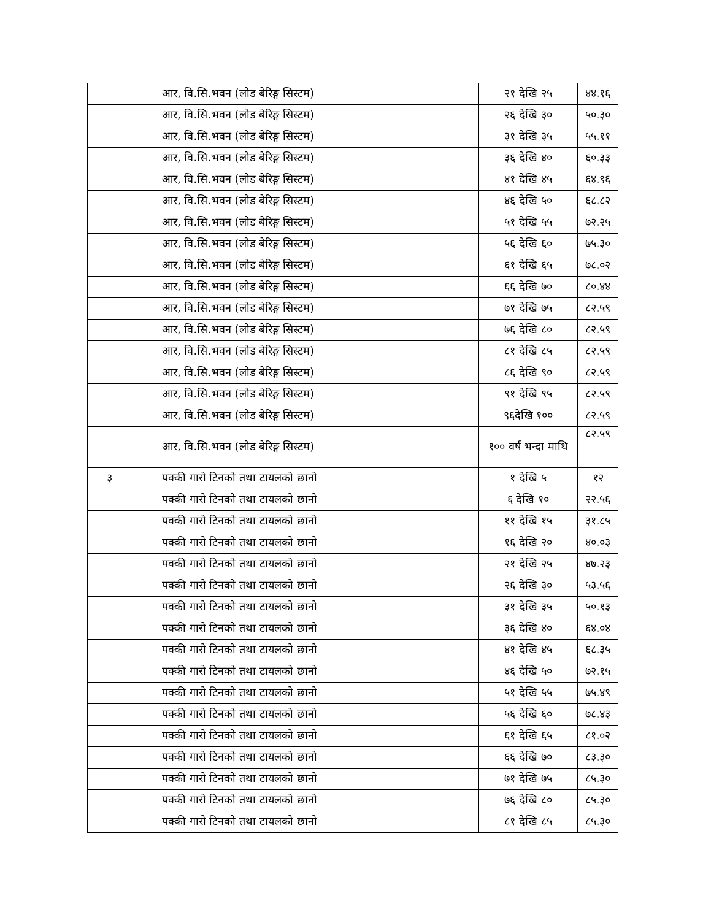| | आर, वि.सि.भवन (लोड बेरिङ्ग सिस्टम) | २१ देखि २५ | ४४.१६ |
| | आर, वि.सि.भवन (लोड बेरिङ्ग सिस्टम) | २६ देखि ३० | ५०.३० |
| | आर, वि.सि.भवन (लोड बेरिङ्ग सिस्टम) | ३१ देखि ३५ | ५५.११ |
| | आर, वि.सि.भवन (लोड बेरिङ्ग सिस्टम) | ३६ देखि ४० | ६०.३३ |
| | आर, वि.सि.भवन (लोड बेरिङ्ग सिस्टम) | ४१ देखि ४५ | ६४.९६ |
| | आर, वि.सि.भवन (लोड बेरिङ्ग सिस्टम) | ४६ देखि ५० | ६८.८२ |
| | आर, वि.सि.भवन (लोड बेरिङ्ग सिस्टम) | ५१ देखि ५५ | ७२.२५ |
| | आर, वि.सि.भवन (लोड बेरिङ्ग सिस्टम) | ५६ देखि ६० | ७५.३० |
| | आर, वि.सि.भवन (लोड बेरिङ्ग सिस्टम) | ६१ देखि ६५ | ७८.०२ |
| | आर, वि.सि.भवन (लोड बेरिङ्ग सिस्टम) | ६६ देखि ७० | ८०.४४ |
| | आर, वि.सि.भवन (लोड बेरिङ्ग सिस्टम) | ७१ देखि ७५ | ८२.५९ |
| | आर, वि.सि.भवन (लोड बेरिङ्ग सिस्टम) | ७६ देखि ८० | ८२.५९ |
| | आर, वि.सि.भवन (लोड बेरिङ्ग सिस्टम) | ८१ देखि ८५ | ८२.५९ |
| | आर, वि.सि.भवन (लोड बेरिङ्ग सिस्टम) | ८६ देखि ९० | ८२.५९ |
| | आर, वि.सि.भवन (लोड बेरिङ्ग सिस्टम) | ९१ देखि ९५ | ८२.५९ |
| | आर, वि.सि.भवन (लोड बेरिङ्ग सिस्टम) | ९६देखि १०० | ८२.५९ |
| | आर, वि.सि.भवन (लोड बेरिङ्ग सिस्टम) | १०० वर्ष भन्दा माथि | ८२.५९ |
| ३ | पक्की गारो टिनको तथा टायलको छानो | १ देखि ५ | १२ |
| | पक्की गारो टिनको तथा टायलको छानो | ६ देखि १० | २२.५६ |
| | पक्की गारो टिनको तथा टायलको छानो | ११ देखि १५ | ३१.८५ |
| | पक्की गारो टिनको तथा टायलको छानो | १६ देखि २० | ४०.०३ |
| | पक्की गारो टिनको तथा टायलको छानो | २१ देखि २५ | ४७.२३ |
| | पक्की गारो टिनको तथा टायलको छानो | २६ देखि ३० | ५३.५६ |
| | पक्की गारो टिनको तथा टायलको छानो | ३१ देखि ३५ | ५०.१३ |
| | पक्की गारो टिनको तथा टायलको छानो | ३६ देखि ४० | ६४.०४ |
| | पक्की गारो टिनको तथा टायलको छानो | ४१ देखि ४५ | ६८.३५ |
| | पक्की गारो टिनको तथा टायलको छानो | ४६ देखि ५० | ७२.१५ |
| | पक्की गारो टिनको तथा टायलको छानो | ५१ देखि ५५ | ७५.४९ |
| | पक्की गारो टिनको तथा टायलको छानो | ५६ देखि ६० | ७८.४३ |
| | पक्की गारो टिनको तथा टायलको छानो | ६१ देखि ६५ | ८१.०२ |
| | पक्की गारो टिनको तथा टायलको छानो | ६६ देखि ७० | ८३.३० |
| | पक्की गारो टिनको तथा टायलको छानो | ७१ देखि ७५ | ८५.३० |
| | पक्की गारो टिनको तथा टायलको छानो | ७६ देखि ८० | ८५.३० |
| | पक्की गारो टिनको तथा टायलको छानो | ८१ देखि ८५ | ८५.३० |